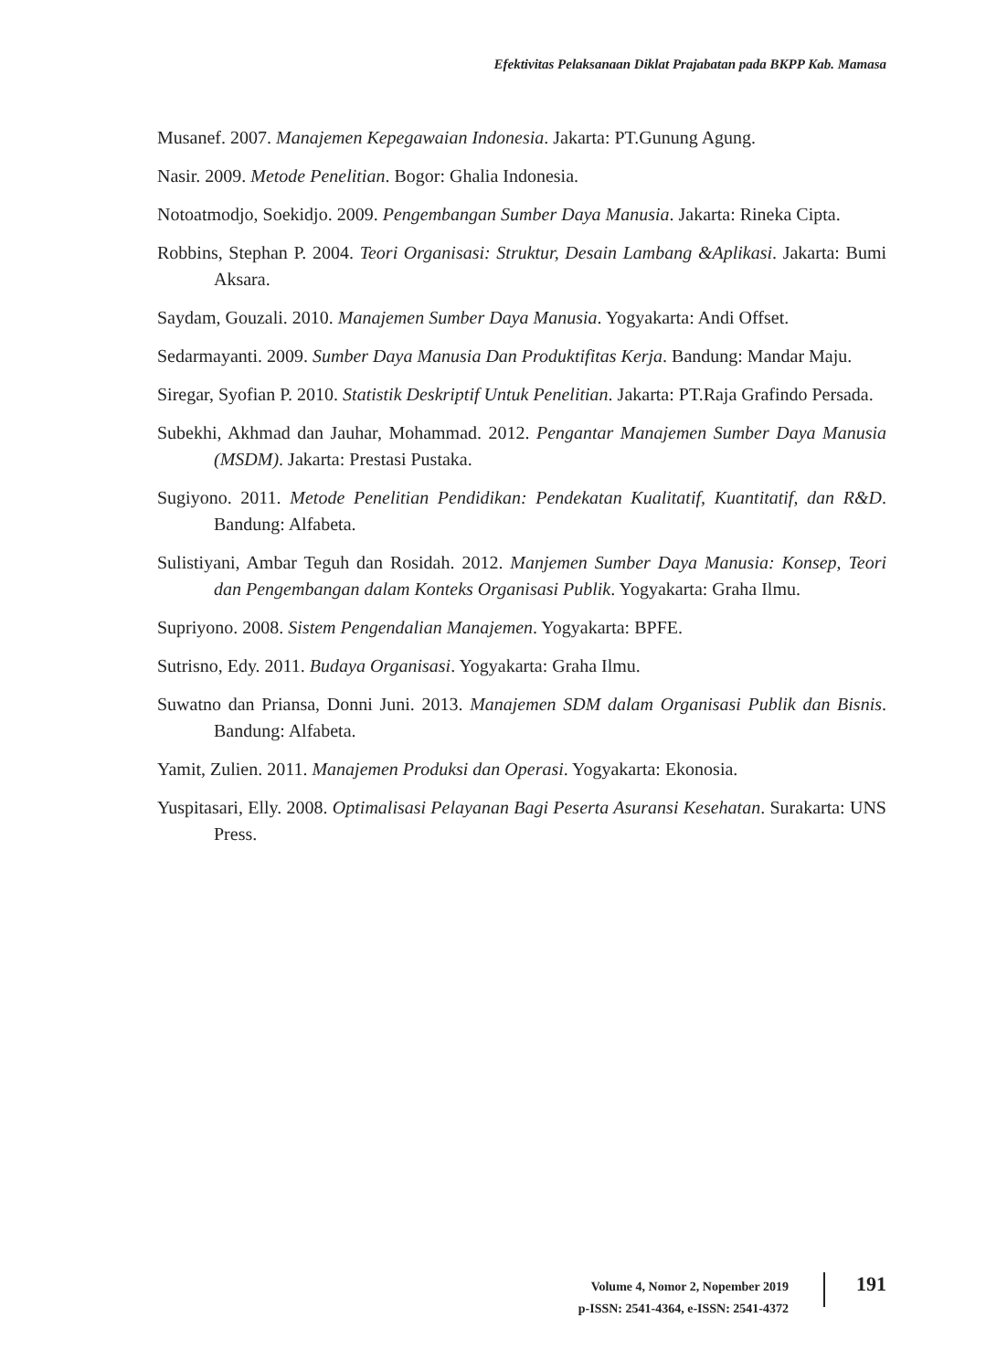Efektivitas Pelaksanaan Diklat Prajabatan pada BKPP Kab. Mamasa
Musanef. 2007. Manajemen Kepegawaian Indonesia. Jakarta: PT.Gunung Agung.
Nasir. 2009. Metode Penelitian. Bogor: Ghalia Indonesia.
Notoatmodjo, Soekidjo. 2009. Pengembangan Sumber Daya Manusia. Jakarta: Rineka Cipta.
Robbins, Stephan P. 2004. Teori Organisasi: Struktur, Desain Lambang &Aplikasi. Jakarta: Bumi Aksara.
Saydam, Gouzali. 2010. Manajemen Sumber Daya Manusia. Yogyakarta: Andi Offset.
Sedarmayanti. 2009. Sumber Daya Manusia Dan Produktifitas Kerja. Bandung: Mandar Maju.
Siregar, Syofian P. 2010. Statistik Deskriptif Untuk Penelitian. Jakarta: PT.Raja Grafindo Persada.
Subekhi, Akhmad dan Jauhar, Mohammad. 2012. Pengantar Manajemen Sumber Daya Manusia (MSDM). Jakarta: Prestasi Pustaka.
Sugiyono. 2011. Metode Penelitian Pendidikan: Pendekatan Kualitatif, Kuantitatif, dan R&D. Bandung: Alfabeta.
Sulistiyani, Ambar Teguh dan Rosidah. 2012. Manjemen Sumber Daya Manusia: Konsep, Teori dan Pengembangan dalam Konteks Organisasi Publik. Yogyakarta: Graha Ilmu.
Supriyono. 2008. Sistem Pengendalian Manajemen. Yogyakarta: BPFE.
Sutrisno, Edy. 2011. Budaya Organisasi. Yogyakarta: Graha Ilmu.
Suwatno dan Priansa, Donni Juni. 2013. Manajemen SDM dalam Organisasi Publik dan Bisnis. Bandung: Alfabeta.
Yamit, Zulien. 2011. Manajemen Produksi dan Operasi. Yogyakarta: Ekonosia.
Yuspitasari, Elly. 2008. Optimalisasi Pelayanan Bagi Peserta Asuransi Kesehatan. Surakarta: UNS Press.
Volume 4, Nomor 2, Nopember 2019
p-ISSN: 2541-4364, e-ISSN: 2541-4372
191